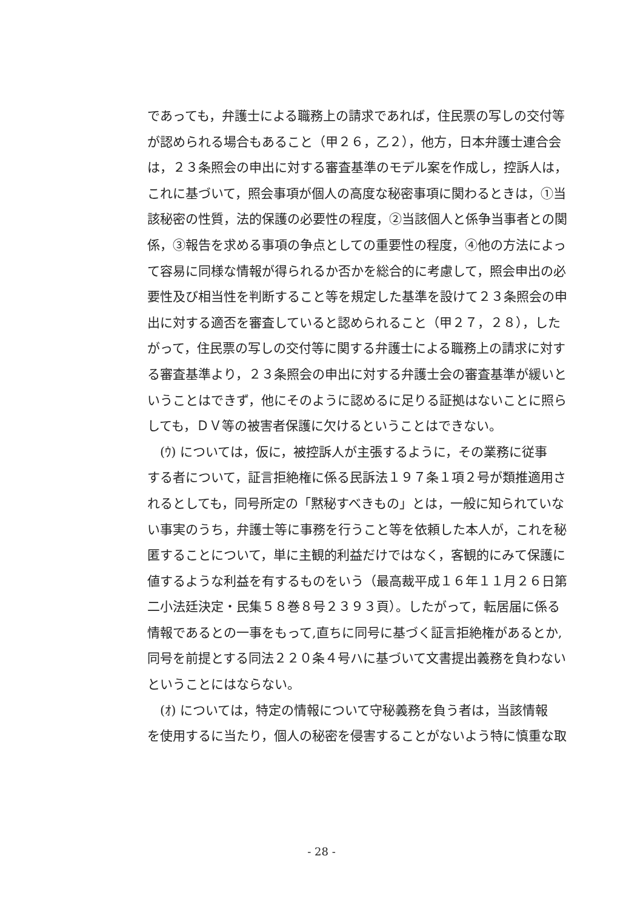であっても，弁護士による職務上の請求であれば，住民票の写しの交付等
が認められる場合もあること（甲２６，乙２），他方，日本弁護士連合会
は，２３条照会の申出に対する審査基準のモデル案を作成し，控訴人は，
これに基づいて，照会事項が個人の高度な秘密事項に関わるときは，①当
該秘密の性質，法的保護の必要性の程度，②当該個人と係争当事者との関
係，③報告を求める事項の争点としての重要性の程度，④他の方法によっ
て容易に同様な情報が得られるか否かを総合的に考慮して，照会申出の必
要性及び相当性を判断すること等を規定した基準を設けて２３条照会の申
出に対する適否を審査していると認められること（甲２７，２８），した
がって，住民票の写しの交付等に関する弁護士による職務上の請求に対す
る審査基準より，２３条照会の申出に対する弁護士会の審査基準が緩いと
いうことはできず，他にそのように認めるに足りる証拠はないことに照ら
しても，ＤＶ等の被害者保護に欠けるということはできない。
　(ｳ) については，仮に，被控訴人が主張するように，その業務に従事
する者について，証言拒絶権に係る民訴法１９７条１項２号が類推適用さ
れるとしても，同号所定の「黙秘すべきもの」とは，一般に知られていな
い事実のうち，弁護士等に事務を行うこと等を依頼した本人が，これを秘
匿することについて，単に主観的利益だけではなく，客観的にみて保護に
値するような利益を有するものをいう（最高裁平成１６年１１月２６日第
二小法廷決定・民集５８巻８号２３９３頁）。したがって，転居届に係る
情報であるとの一事をもって,直ちに同号に基づく証言拒絶権があるとか,
同号を前提とする同法２２０条４号ハに基づいて文書提出義務を負わない
ということにはならない。
　(ｵ) については，特定の情報について守秘義務を負う者は，当該情報
を使用するに当たり，個人の秘密を侵害することがないよう特に慎重な取
- 28 -